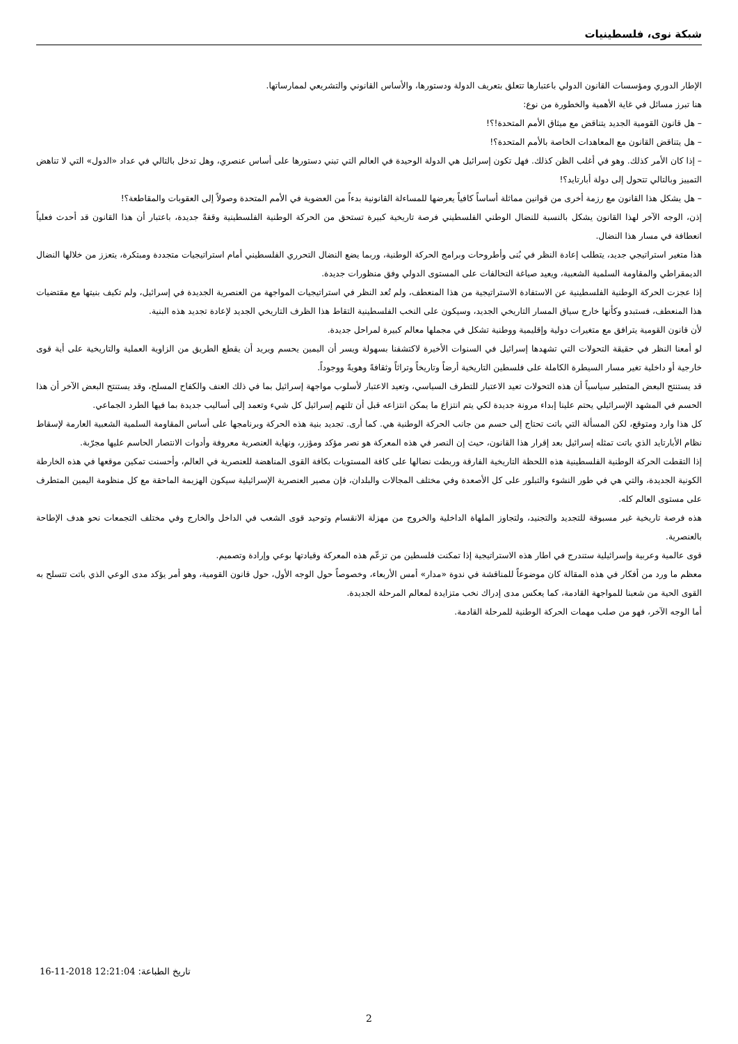شبكة نوى، فلسطينيات
الإطار الدوري ومؤسسات القانون الدولي باعتبارها تتعلق بتعريف الدولة ودستورها، والأساس القانوني والتشريعي لممارساتها.
هنا تبرز مسائل في غاية الأهمية والخطورة من نوع:
– هل قانون القومية الجديد يتناقض مع ميثاق الأمم المتحدة!؟!
– هل يتناقض القانون مع المعاهدات الخاصة بالأمم المتحدة؟!
– إذا كان الأمر كذلك. وهو في أغلب الظن كذلك. فهل تكون إسرائيل هي الدولة الوحيدة في العالم التي تبني دستورها على أساس عنصري، وهل تدخل بالتالي في عداد «الدول» التي لا تناهض التمييز وبالتالي تتحول إلى دولة أبارتايد؟!
– هل يشكل هذا القانون مع رزمة أخرى من قوانين مماثلة أساساً كافياً يعرضها للمساءلة القانونية بدءاً من العضوية في الأمم المتحدة وصولاً إلى العقوبات والمقاطعة؟!
إذن، الوجه الآخر لهذا القانون يشكل بالنسبة للنضال الوطني الفلسطيني فرصة تاريخية كبيرة تستحق من الحركة الوطنية الفلسطينية وقفةً جديدة، باعتبار أن هذا القانون قد أحدث فعلياً انعطافة في مسار هذا النضال.
هذا متغير استراتيجي جديد، يتطلب إعادة النظر في بُنى وأطروحات وبرامج الحركة الوطنية، وربما يضع النضال التحرري الفلسطيني أمام استراتيجيات متجددة ومبتكرة، يتعزز من خلالها النضال الديمقراطي والمقاومة السلمية الشعبية، ويعيد صياغة التحالفات على المستوى الدولي وفق منظورات جديدة.
إذا عجزت الحركة الوطنية الفلسطينية عن الاستفادة الاستراتيجية من هذا المنعطف، ولم تُعد النظر في استراتيجيات المواجهة من العنصرية الجديدة في إسرائيل، ولم تكيف بنيتها مع مقتضيات هذا المنعطف، فستبدو وكأنها خارج سياق المسار التاريخي الجديد، وسيكون على النخب الفلسطينية التقاط هذا الظرف التاريخي الجديد لإعادة تجديد هذه البنية.
لأن قانون القومية يترافق مع متغيرات دولية وإقليمية ووطنية تشكل في مجملها معالم كبيرة لمراحل جديدة.
لو أمعنا النظر في حقيقة التحولات التي تشهدها إسرائيل في السنوات الأخيرة لاكتشفنا بسهولة ويسر أن اليمين يحسم ويريد أن يقطع الطريق من الزاوية العملية والتاريخية على أية قوى خارجية أو داخلية تغير مسار السيطرة الكاملة على فلسطين التاريخية أرضاً وتاريخاً وتراثاً وثقافةً وهويةً ووجوداً.
قد يستنتج البعض المتطير سياسياً أن هذه التحولات تعيد الاعتبار للتطرف السياسي، وتعيد الاعتبار لأسلوب مواجهة إسرائيل بما في ذلك العنف والكفاح المسلح، وقد يستنتج البعض الآخر أن هذا الحسم في المشهد الإسرائيلي يحتم علينا إبداء مرونة جديدة لكي يتم انتزاع ما يمكن انتزاعه قبل أن تلتهم إسرائيل كل شيء وتعمد إلى أساليب جديدة بما فيها الطرد الجماعي.
كل هذا وارد ومتوقع، لكن المسألة التي باتت تحتاج إلى حسم من جانب الحركة الوطنية هي. كما أرى. تجديد بنية هذه الحركة وبرنامجها على أساس المقاومة السلمية الشعبية العارمة لإسقاط نظام الأبارتايد الذي باتت تمثله إسرائيل بعد إقرار هذا القانون، حيث إن النصر في هذه المعركة هو نصر مؤكد ومؤزر، ونهاية العنصرية معروفة وأدوات الانتصار الحاسم عليها مجرّبة.
إذا التقطت الحركة الوطنية الفلسطينية هذه اللحظة التاريخية الفارقة وربطت نضالها على كافة المستويات بكافة القوى المناهضة للعنصرية في العالم، وأحسنت تمكين موقعها في هذه الخارطة الكونية الجديدة، والتي هي في طور النشوء والتبلور على كل الأصعدة وفي مختلف المجالات والبلدان، فإن مصير العنصرية الإسرائيلية سيكون الهزيمة الماحقة مع كل منظومة اليمين المتطرف على مستوى العالم كله.
هذه فرصة تاريخية غير مسبوقة للتجديد والتجنيد، ولتجاوز الملهاة الداخلية والخروج من مهزلة الانقسام وتوحيد قوى الشعب في الداخل والخارج وفي مختلف التجمعات نحو هدف الإطاحة بالعنصرية.
قوى عالمية وعربية وإسرائيلية ستندرج في اطار هذه الاستراتيجية إذا تمكنت فلسطين من تزعّم هذه المعركة وقيادتها بوعي وإرادة وتصميم.
معظم ما ورد من أفكار في هذه المقالة كان موضوعاً للمناقشة في ندوة «مدار» أمس الأربعاء، وخصوصاً حول الوجه الأول، حول قانون القومية، وهو أمر يؤكد مدى الوعي الذي باتت تتسلح به القوى الحية من شعبنا للمواجهة القادمة، كما يعكس مدى إدراك نخب متزايدة لمعالم المرحلة الجديدة.
أما الوجه الآخر، فهو من صلب مهمات الحركة الوطنية للمرحلة القادمة.
تاريخ الطباعة: 16-11-2018 12:21:04
2